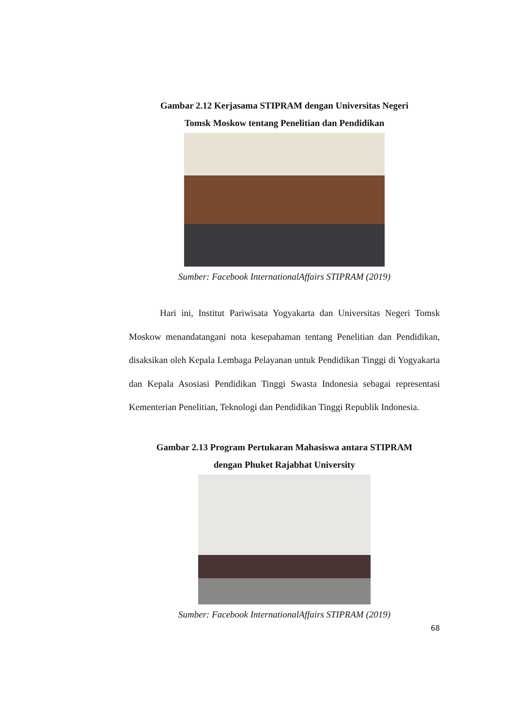Gambar 2.12 Kerjasama STIPRAM dengan Universitas Negeri
Tomsk Moskow tentang Penelitian dan Pendidikan
Sumber: Facebook InternationalAffairs STIPRAM (2019)
Hari ini, Institut Pariwisata Yogyakarta dan Universitas Negeri Tomsk Moskow menandatangani nota kesepahaman tentang Penelitian dan Pendidikan, disaksikan oleh Kepala Lembaga Pelayanan untuk Pendidikan Tinggi di Yogyakarta dan Kepala Asosiasi Pendidikan Tinggi Swasta Indonesia sebagai representasi Kementerian Penelitian, Teknologi dan Pendidikan Tinggi Republik Indonesia.
Gambar 2.13 Program Pertukaran Mahasiswa antara STIPRAM
dengan Phuket Rajabhat University
Sumber: Facebook InternationalAffairs STIPRAM (2019)
68